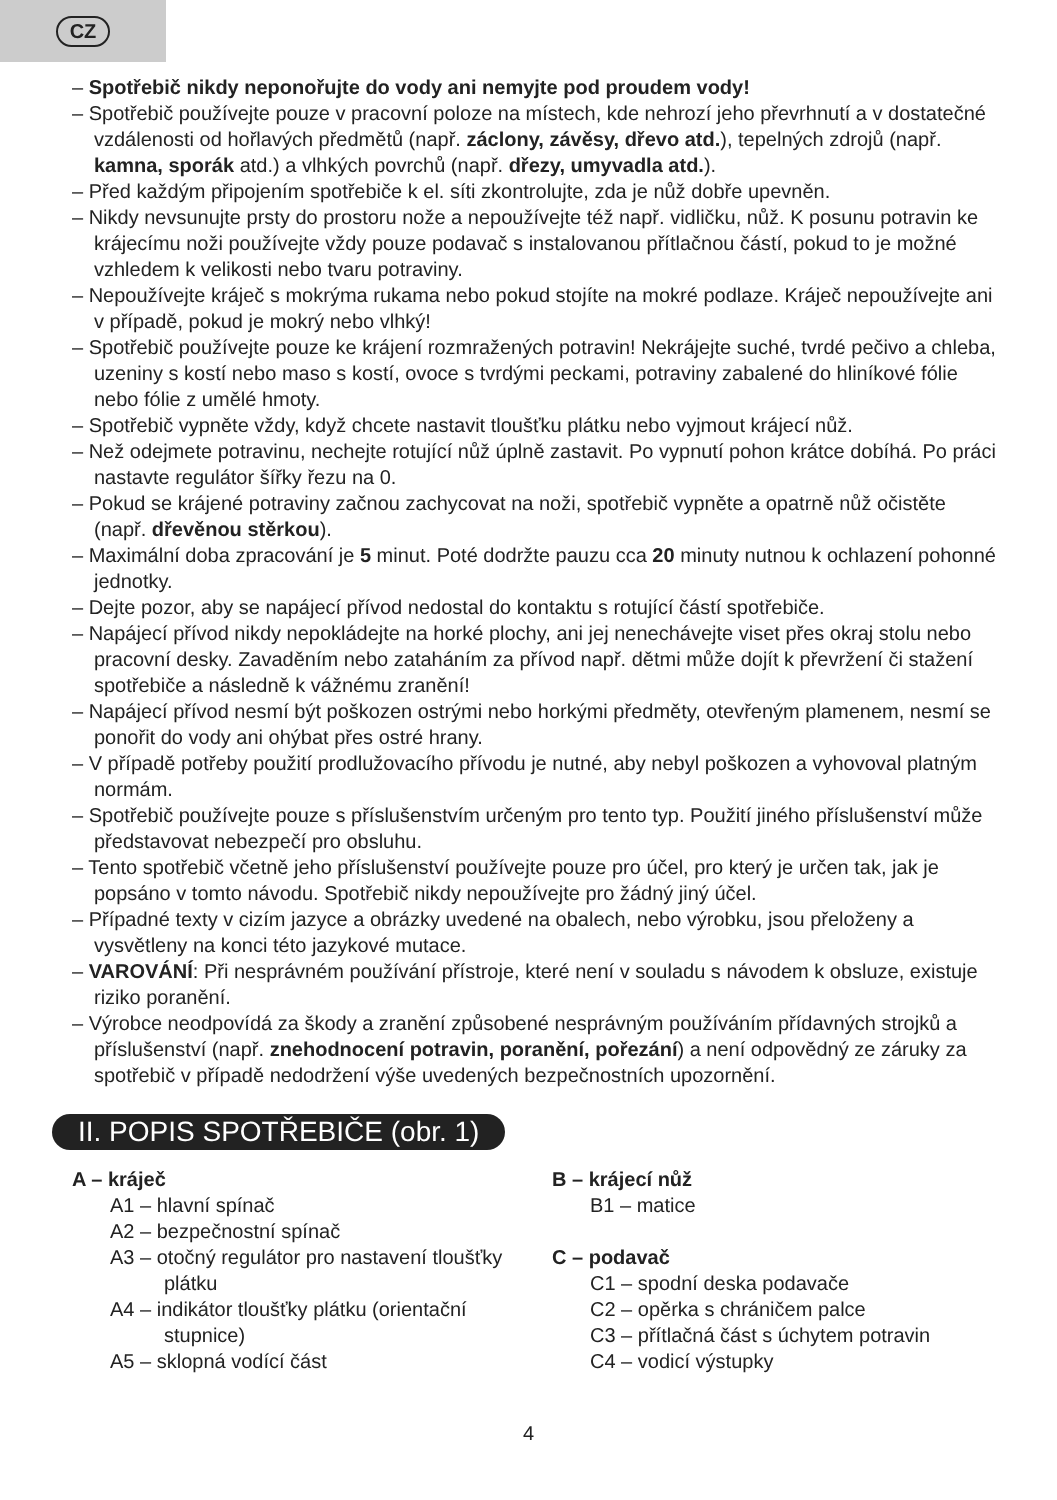CZ
– Spotřebič nikdy neponořujte do vody ani nemyjte pod proudem vody!
– Spotřebič používejte pouze v pracovní poloze na místech, kde nehrozí jeho převrhnutí a v dostatečné vzdálenosti od hořlavých předmětů (např. záclony, závěsy, dřevo atd.), tepelných zdrojů (např. kamna, sporák atd.) a vlhkých povrchů (např. dřezy, umyvadla atd.).
– Před každým připojením spotřebiče k el. síti zkontrolujte, zda je nůž dobře upevněn.
– Nikdy nevsunujte prsty do prostoru nože a nepoužívejte též např. vidličku, nůž. K posunu potravin ke krájecímu noži používejte vždy pouze podavač s instalovanou přítlačnou částí, pokud to je možné vzhledem k velikosti nebo tvaru potraviny.
– Nepoužívejte kráječ s mokrýma rukama nebo pokud stojíte na mokré podlaze. Kráječ nepoužívejte ani v případě, pokud je mokrý nebo vlhký!
– Spotřebič používejte pouze ke krájení rozmražených potravin! Nekrájejte suché, tvrdé pečivo a chleba, uzeniny s kostí nebo maso s kostí, ovoce s tvrdými peckami, potraviny zabalené do hliníkové fólie nebo fólie z umělé hmoty.
– Spotřebič vypněte vždy, když chcete nastavit tloušťku plátku nebo vyjmout krájecí nůž.
– Než odejmete potravinu, nechejte rotující nůž úplně zastavit. Po vypnutí pohon krátce dobíhá. Po práci nastavte regulátor šířky řezu na 0.
– Pokud se krájené potraviny začnou zachycovat na noži, spotřebič vypněte a opatrně nůž očistěte (např. dřevěnou stěrkou).
– Maximální doba zpracování je 5 minut. Poté dodržte pauzu cca 20 minuty nutnou k ochlazení pohonné jednotky.
– Dejte pozor, aby se napájecí přívod nedostal do kontaktu s rotující částí spotřebiče.
– Napájecí přívod nikdy nepokládejte na horké plochy, ani jej nenechávejte viset přes okraj stolu nebo pracovní desky. Zavaděním nebo zataháním za přívod např. dětmi může dojít k převržení či stažení spotřebiče a následně k vážnému zranění!
– Napájecí přívod nesmí být poškozen ostrými nebo horkými předměty, otevřeným plamenem, nesmí se ponořit do vody ani ohýbat přes ostré hrany.
– V případě potřeby použití prodlužovacího přívodu je nutné, aby nebyl poškozen a vyhovoval platným normám.
– Spotřebič používejte pouze s příslušenstvím určeným pro tento typ. Použití jiného příslušenství může představovat nebezpečí pro obsluhu.
– Tento spotřebič včetně jeho příslušenství používejte pouze pro účel, pro který je určen tak, jak je popsáno v tomto návodu. Spotřebič nikdy nepoužívejte pro žádný jiný účel.
– Případné texty v cizím jazyce a obrázky uvedené na obalech, nebo výrobku, jsou přeloženy a vysvětleny na konci této jazykové mutace.
– VAROVÁNÍ: Při nesprávném používání přístroje, které není v souladu s návodem k obsluze, existuje riziko poranění.
– Výrobce neodpovídá za škody a zranění způsobené nesprávným používáním přídavných strojků a příslušenství (např. znehodnocení potravin, poranění, pořezání) a není odpovědný ze záruky za spotřebič v případě nedodržení výše uvedených bezpečnostních upozornění.
II. POPIS SPOTŘEBIČE (obr. 1)
A – kráječ
A1 – hlavní spínač
A2 – bezpečnostní spínač
A3 – otočný regulátor pro nastavení tloušťky plátku
A4 – indikátor tloušťky plátku (orientační stupnice)
A5 – sklopná vodící část
B – krájecí nůž
B1 – matice
C – podavač
C1 – spodní deska podavače
C2 – opěrka s chráničem palce
C3 – přítlačná část s úchytem potravin
C4 – vodicí výstupky
4